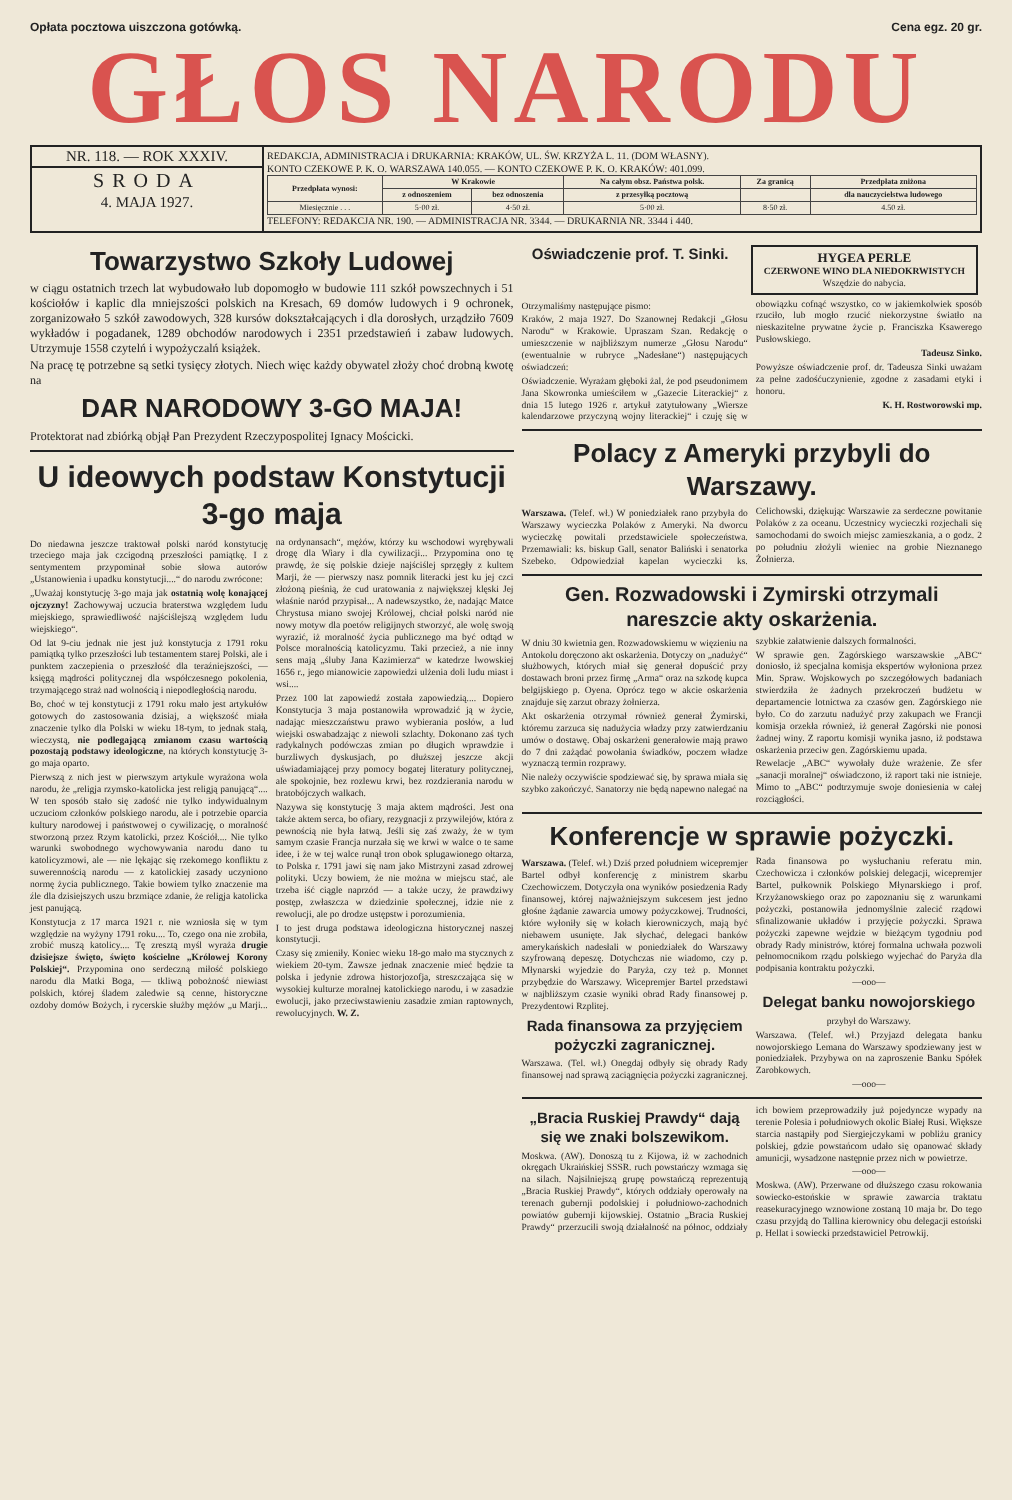Opłata pocztowa uiszczona gotówką. Cena egz. 20 gr.
GŁOS NARODU
NR. 118. — ROK XXXIV.
SRODA
4. MAJA 1927.
REDAKCJA, ADMINISTRACJA i DRUKARNIA: KRAKÓW, UL. ŚW. KRZYŻA L. 11. (DOM WŁASNY).
KONTO CZEKOWE P. K. O. WARSZAWA 140.055. — KONTO CZEKOWE P. K. O. KRAKÓW: 401.099.
| Przedpłata wynosi: | W Krakowie | | Na całym obsz. Państwa polsk. | Za granicą | Przedpłata zniżona |
| --- | --- | --- | --- | --- | --- |
| | z odnoszeniem | bez odnoszenia | z przesyłką pocztową | | dla nauczycielstwa ludowego |
| Miesięcznie . . . | 5·00 zł. | 4·50 zł. | 5·00 zł. | 8·50 zł. | 4.50 zł. |
TELEFONY: REDAKCJA NR. 190. — ADMINISTRACJA NR. 3344. — DRUKARNIA NR. 3344 i 440.
Towarzystwo Szkoły Ludowej
w ciągu ostatnich trzech lat wybudowało lub dopomogło w budowie 111 szkół powszechnych i 51 kościołów i kaplic dla mniejszości polskich na Kresach, 69 domów ludowych i 9 ochronek, zorganizowało 5 szkół zawodowych, 328 kursów dokształcających i dla dorosłych, urządziło 7609 wykładów i pogadanek, 1289 obchodów narodowych i 2351 przedstawień i zabaw ludowych. Utrzymuje 1558 czytelń i wypożyczalń książek.
Na pracę tę potrzebne są setki tysięcy złotych. Niech więc każdy obywatel złoży choć drobną kwotę na
DAR NARODOWY 3-GO MAJA!
Protektorat nad zbiórką objął Pan Prezydent Rzeczypospolitej Ignacy Mościcki.
U ideowych podstaw Konstytucji 3-go maja
Do niedawna jeszcze traktował polski naród konstytucję trzeciego maja jak czcigodną przeszłości pamiątkę. I z sentymentem przypominał sobie słowa autorów „Ustanowienia i upadku konstytucji....“ do narodu zwrócone:
„Uważaj konstytucję 3-go maja jak ostatnią wolę konającej ojczyzny! Zachowywaj uczucia braterstwa względem ludu miejskiego, sprawiedliwość najściślejszą względem ludu wiejskiego“.
Od lat 9-ciu jednak nie jest już konstytucja z 1791 roku pamiątką tylko przeszłości lub testamentem starej Polski, ale i punktem zaczepienia o przeszłość dla teraźniejszości, — księgą mądrości politycznej dla współczesnego pokolenia, trzymającego straż nad wolnością i niepodległością narodu.
Bo, choć w tej konstytucji z 1791 roku mało jest artykułów gotowych do zastosowania dzisiaj, a większość miała znaczenie tylko dla Polski w wieku 18-tym, to jednak stałą, wieczystą, nie podlegającą zmianom czasu wartością pozostają podstawy ideologiczne, na których konstytucję 3-go maja oparto.
Pierwszą z nich jest w pierwszym artykule wyrażona wola narodu, że „religja rzymsko-katolicka jest religją panującą“.... W ten sposób stało się zadość nie tylko indywidualnym uczuciom członków polskiego narodu, ale i potrzebie oparcia kultury narodowej i państwowej o cywilizację, o moralność stworzoną przez Rzym katolicki, przez Kościół.... Nie tylko warunki swobodnego wychowywania narodu dano tu katolicyzmowi, ale — nie lękając się rzekomego konfliktu z suwerennością narodu — z katolickiej zasady uczyniono normę życia publicznego. Takie bowiem tylko znaczenie ma źle dla dzisiejszych uszu brzmiące zdanie, że religja katolicka jest panującą.
Konstytucja z 17 marca 1921 r. nie wzniosła się w tym względzie na wyżyny 1791 roku.... To, czego ona nie zrobiła, zrobić muszą katolicy.... Tę zresztą myśl wyraża drugie dzisiejsze święto, święto kościelne „Królowej Korony Polskiej“. Przypomina ono serdeczną miłość polskiego narodu dla Matki Boga, — tkliwą pobożność niewiast polskich, której śladem zaledwie są cenne, historyczne ozdoby domów Bożych, i rycerskie służby mężów „u Marji... na ordynansach“, mężów, którzy ku wschodowi wyrębywali drogę dla Wiary i dla cywilizacji... Przypomina ono tę prawdę, że się polskie dzieje najściślej sprzęgły z kultem Marji, że — pierwszy nasz pomnik literacki jest ku jej czci złożoną pieśnią, że cud uratowania z największej klęski Jej właśnie naród przypisał... A nadewszystko, że, nadając Matce Chrystusa miano swojej Królowej, chciał polski naród nie nowy motyw dla poetów religijnych stworzyć, ale wolę swoją wyrazić, iż moralność życia publicznego ma być odtąd w Polsce moralnością katolicyzmu. Taki przecież, a nie inny sens mają „śluby Jana Kazimierza“ w katedrze lwowskiej 1656 r., jego mianowicie zapowiedzi ulżenia doli ludu miast i wsi....
Przez 100 lat zapowiedź została zapowiedzią.... Dopiero Konstytucja 3 maja postanowiła wprowadzić ją w życie, nadając mieszczaństwu prawo wybierania posłów, a lud wiejski oswabadzając z niewoli szlachty. Dokonano zaś tych radykalnych podówczas zmian po długich wprawdzie i burzliwych dyskusjach, po dłuższej jeszcze akcji uświadamiającej przy pomocy bogatej literatury politycznej, ale spokojnie, bez rozlewu krwi, bez rozdzierania narodu w bratobójczych walkach.
Nazywa się konstytucję 3 maja aktem mądrości. Jest ona także aktem serca, bo ofiary, rezygnacji z przywilejów, która z pewnością nie była łatwą. Jeśli się zaś zważy, że w tym samym czasie Francja nurzała się we krwi w walce o te same idee, i że w tej walce runął tron obok splugawionego ołtarza, to Polska r. 1791 jawi się nam jako Mistrzyni zasad zdrowej polityki. Uczy bowiem, że nie można w miejscu stać, ale trzeba iść ciągle naprzód — a także uczy, że prawdziwy postęp, zwłaszcza w dziedzinie społecznej, idzie nie z rewolucji, ale po drodze ustępstw i porozumienia.
I to jest druga podstawa ideologiczna historycznej naszej konstytucji.
Czasy się zmieniły. Koniec wieku 18-go mało ma stycznych z wiekiem 20-tym. Zawsze jednak znaczenie mieć będzie ta polska i jedynie zdrowa historjozofja, streszczająca się w wysokiej kulturze moralnej katolickiego narodu, i w zasadzie ewolucji, jako przeciwstawieniu zasadzie zmian raptownych, rewolucyjnych. W. Z.
Oświadczenie prof. T. Sinki.
HYGEA PERLE
CZERWONE WINO DLA NIEDOKRWISTYCH
Wszędzie do nabycia.
Otrzymaliśmy następujące pismo:
Kraków, 2 maja 1927. Do Szanownej Redakcji „Głosu Narodu“ w Krakowie. Upraszam Szan. Redakcję o umieszczenie w najbliższym numerze „Głosu Narodu“ (ewentualnie w rubryce „Nadesłane“) następujących oświadczeń:
Oświadczenie. Wyrażam głęboki żal, że pod pseudonimem Jana Skowronka umieściłem w „Gazecie Literackiej“ z dnia 15 lutego 1926 r. artykuł zatytułowany „Wiersze kalendarzowe przyczyną wojny literackiej“ i czuję się w obowiązku cofnąć wszystko, co w jakiemkolwiek sposób rzuciło, lub mogło rzucić niekorzystne światło na nieskazitelne prywatne życie p. Franciszka Ksawerego Pusłowskiego.
Tadeusz Sinko.
Powyższe oświadczenie prof. dr. Tadeusza Sinki uważam za pełne zadośćuczynienie, zgodne z zasadami etyki i honoru.
K. H. Rostworowski mp.
Polacy z Ameryki przybyli do Warszawy.
Warszawa. (Telef. wł.) W poniedziałek rano przybyła do Warszawy wycieczka Polaków z Ameryki. Na dworcu wycieczkę powitali przedstawiciele społeczeństwa. Przemawiali: ks. biskup Gall, senator Baliński i senatorka Szebeko. Odpowiedział kapelan wycieczki ks. Celichowski, dziękując Warszawie za serdeczne powitanie Polaków z za oceanu. Uczestnicy wycieczki rozjechali się samochodami do swoich miejsc zamieszkania, a o godz. 2 po południu złożyli wieniec na grobie Nieznanego Żołnierza.
Gen. Rozwadowski i Zymirski otrzymali nareszcie akty oskarżenia.
W dniu 30 kwietnia gen. Rozwadowskiemu w więzieniu na Antokolu doręczono akt oskarżenia. Dotyczy on „nadużyć“ służbowych, których miał się generał dopuścić przy dostawach broni przez firmę „Arma“ oraz na szkodę kupca belgijskiego p. Oyena. Oprócz tego w akcie oskarżenia znajduje się zarzut obrazy żołnierza.
Akt oskarżenia otrzymał również generał Żymirski, któremu zarzuca się nadużycia władzy przy zatwierdzaniu umów o dostawę. Obaj oskarżeni generałowie mają prawo do 7 dni zażądać powołania świadków, poczem władze wyznaczą termin rozprawy.
Nie należy oczywiście spodziewać się, by sprawa miała się szybko zakończyć. Sanatorzy nie będą napewno nalegać na szybkie załatwienie dalszych formalności.
W sprawie gen. Zagórskiego warszawskie „ABC“ doniosło, iż specjalna komisja ekspertów wyłoniona przez Min. Spraw. Wojskowych po szczegółowych badaniach stwierdziła że żadnych przekroczeń budżetu w departamencie lotnictwa za czasów gen. Zagórskiego nie było. Co do zarzutu nadużyć przy zakupach we Francji komisja orzekła również, iż generał Zagórski nie ponosi żadnej winy. Z raportu komisji wynika jasno, iż podstawa oskarżenia przeciw gen. Zagórskiemu upada.
Rewelacje „ABC“ wywołały duże wrażenie. Ze sfer „sanacji moralnej“ oświadczono, iż raport taki nie istnieje. Mimo to „ABC“ podtrzymuje swoje doniesienia w całej rozciągłości.
Konferencje w sprawie pożyczki.
Warszawa. (Telef. wł.) Dziś przed południem wicepremjer Bartel odbył konferencję z ministrem skarbu Czechowiczem. Dotyczyła ona wyników posiedzenia Rady finansowej, której najważniejszym sukcesem jest jedno głośne żądanie zawarcia umowy pożyczkowej. Trudności, które wyłoniły się w kołach kierowniczych, mają być niebawem usunięte. Jak słychać, delegaci banków amerykańskich nadesłali w poniedziałek do Warszawy szyfrowaną depeszę. Dotychczas nie wiadomo, czy p. Młynarski wyjedzie do Paryża, czy też p. Monnet przybędzie do Warszawy. Wicepremjer Bartel przedstawi w najbliższym czasie wyniki obrad Rady finansowej p. Prezydentowi Rzplitej.
Rada finansowa za przyjęciem pożyczki zagranicznej.
Warszawa. (Tel. wł.) Onegdaj odbyły się obrady Rady finansowej nad sprawą zaciągnięcia pożyczki zagranicznej. Rada finansowa po wysłuchaniu referatu min. Czechowicza i członków polskiej delegacji, wicepremjer Bartel, pułkownik Polskiego Młynarskiego i prof. Krzyżanowskiego oraz po zapoznaniu się z warunkami pożyczki, postanowiła jednomyślnie zalecić rządowi sfinalizowanie układów i przyjęcie pożyczki. Sprawa pożyczki zapewne wejdzie w bieżącym tygodniu pod obrady Rady ministrów, której formalna uchwała pozwoli pełnomocnikom rządu polskiego wyjechać do Paryża dla podpisania kontraktu pożyczki.
—ooo—
Delegat banku nowojorskiego
przybył do Warszawy.
Warszawa. (Telef. wł.) Przyjazd delegata banku nowojorskiego Lemana do Warszawy spodziewany jest w poniedziałek. Przybywa on na zaproszenie Banku Spółek Zarobkowych.
—ooo—
„Bracia Ruskiej Prawdy“ dają się we znaki bolszewikom.
Moskwa. (AW). Donoszą tu z Kijowa, iż w zachodnich okręgach Ukraińskiej SSSR. ruch powstańczy wzmaga się na silach. Najsilniejszą grupę powstańczą reprezentują „Bracia Ruskiej Prawdy“, których oddziały operowały na terenach gubernji podolskiej i południowo-zachodnich powiatów gubernji kijowskiej. Ostatnio „Bracia Ruskiej Prawdy“ przerzucili swoją działalność na północ, oddziały ich bowiem przeprowadziły już pojedyncze wypady na terenie Polesia i południowych okolic Białej Rusi. Większe starcia nastąpiły pod Siergiejczykami w pobliżu granicy polskiej, gdzie powstańcom udało się opanować składy amunicji, wysadzone następnie przez nich w powietrze.
—ooo—
Moskwa. (AW). Przerwane od dłuższego czasu rokowania sowiecko-estońskie w sprawie zawarcia traktatu reasekuracyjnego wznowione zostaną 10 maja br. Do tego czasu przyjdą do Tallina kierownicy obu delegacji estoński p. Hellat i sowiecki przedstawiciel Petrowkij.